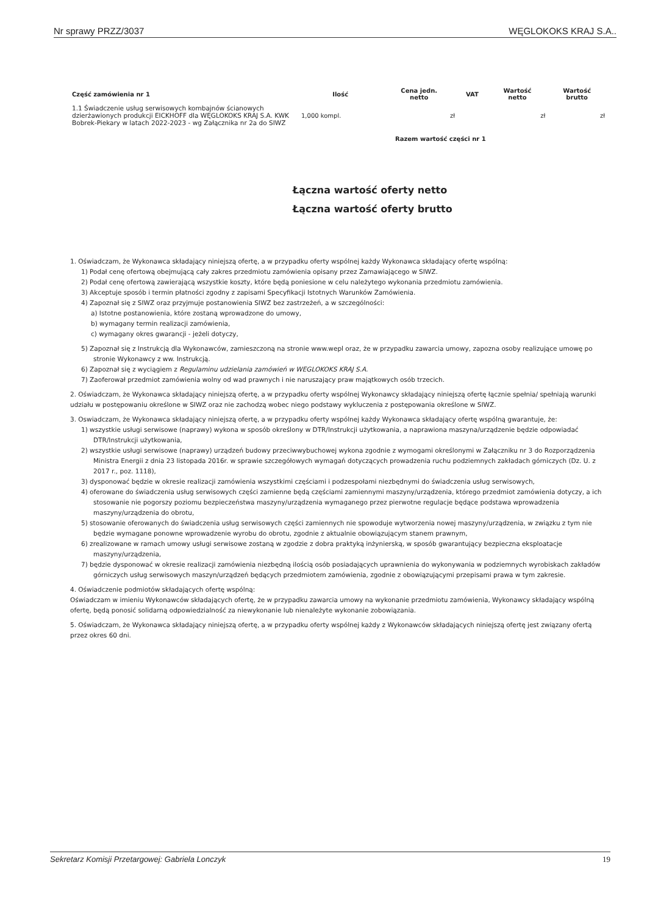Nr sprawy PRZZ/3037 WĘGLOKOKS KRAJ S.A..
| Część zamówienia nr 1 | Ilość | Cena jedn. netto | VAT | Wartość netto | Wartość brutto |
| --- | --- | --- | --- | --- | --- |
| 1.1 Świadczenie usług serwisowych kombajnów ścianowych dzierżawionych produkcji EICKHOFF dla WĘGLOKOKS KRAJ S.A. KWK Bobrek-Piekary w latach 2022-2023 - wg Załącznika nr 2a do SIWZ | 1,000 kompl. | zł | | zł | zł |
| | Razem wartość części nr 1 | | | | |
Łączna wartość oferty netto
Łączna wartość oferty brutto
1. Oświadczam, że Wykonawca składający niniejszą ofertę, a w przypadku oferty wspólnej każdy Wykonawca składający ofertę wspólną:
1) Podał cenę ofertową obejmującą cały zakres przedmiotu zamówienia opisany przez Zamawiającego w SIWZ.
2) Podał cenę ofertową zawierającą wszystkie koszty, które będą poniesione w celu należytego wykonania przedmiotu zamówienia.
3) Akceptuje sposób i termin płatności zgodny z zapisami Specyfikacji Istotnych Warunków Zamówienia.
4) Zapoznał się z SIWZ oraz przyjmuje postanowienia SIWZ bez zastrzeżeń, a w szczególności:
a) Istotne postanowienia, które zostaną wprowadzone do umowy,
b) wymagany termin realizacji zamówienia,
c) wymagany okres gwarancji - jeżeli dotyczy,
5) Zapoznał się z Instrukcją dla Wykonawców, zamieszczoną na stronie www.wepl oraz, że w przypadku zawarcia umowy, zapozna osoby realizujące umowę po stronie Wykonawcy z ww. Instrukcją.
6) Zapoznał się z wyciągiem z Regulaminu udzielania zamówień w WEGLOKOKS KRAJ S.A.
7) Zaoferował przedmiot zamówienia wolny od wad prawnych i nie naruszający praw majątkowych osób trzecich.
2. Oświadczam, że Wykonawca składający niniejszą ofertę, a w przypadku oferty wspólnej Wykonawcy składający niniejszą ofertę łącznie spełnia/ spełniają warunki udziału w postępowaniu określone w SIWZ oraz nie zachodzą wobec niego podstawy wykluczenia z postępowania określone w SIWZ.
3. Oswiadczam, że Wykonawca składający niniejszą ofertę, a w przypadku oferty wspólnej każdy Wykonawca składający ofertę wspólną gwarantuje, że:
1) wszystkie usługi serwisowe (naprawy) wykona w sposób określony w DTR/Instrukcji użytkowania, a naprawiona maszyna/urządzenie będzie odpowiadać DTR/Instrukcji użytkowania,
2) wszystkie usługi serwisowe (naprawy) urządzeń budowy przeciwwybuchowej wykona zgodnie z wymogami określonymi w Załączniku nr 3 do Rozporządzenia Ministra Energii z dnia 23 listopada 2016r. w sprawie szczegółowych wymagań dotyczących prowadzenia ruchu podziemnych zakładach górniczych (Dz. U. z 2017 r., poz. 1118),
3) dysponować będzie w okresie realizacji zamówienia wszystkimi częściami i podzespołami niezbędnymi do świadczenia usług serwisowych,
4) oferowane do świadczenia usług serwisowych części zamienne będą częściami zamiennymi maszyny/urządzenia, którego przedmiot zamówienia dotyczy, a ich stosowanie nie pogorszy poziomu bezpieczeństwa maszyny/urządzenia wymaganego przez pierwotne regulacje będące podstawa wprowadzenia maszyny/urządzenia do obrotu,
5) stosowanie oferowanych do świadczenia usług serwisowych części zamiennych nie spowoduje wytworzenia nowej maszyny/urządzenia, w związku z tym nie będzie wymagane ponowne wprowadzenie wyrobu do obrotu, zgodnie z aktualnie obowiązującym stanem prawnym,
6) zrealizowane w ramach umowy usługi serwisowe zostaną w zgodzie z dobra praktyką inżynierską, w sposób gwarantujący bezpieczna eksploatacje maszyny/urządzenia,
7) będzie dysponować w okresie realizacji zamówienia niezbędną ilością osób posiadających uprawnienia do wykonywania w podziemnych wyrobiskach zakładów górniczych usług serwisowych maszyn/urządzeń będących przedmiotem zamówienia, zgodnie z obowiązującymi przepisami prawa w tym zakresie.
4. Oświadczenie podmiotów składających ofertę wspólną:
Oświadczam w imieniu Wykonawców składających ofertę, że w przypadku zawarcia umowy na wykonanie przedmiotu zamówienia, Wykonawcy składający wspólną ofertę, będą ponosić solidarną odpowiedzialność za niewykonanie lub nienależyte wykonanie zobowiązania.
5. Oświadczam, że Wykonawca składający niniejszą ofertę, a w przypadku oferty wspólnej każdy z Wykonawców składających niniejszą ofertę jest związany ofertą przez okres 60 dni.
Sekretarz Komisji Przetargowej: Gabriela Lonczyk 19